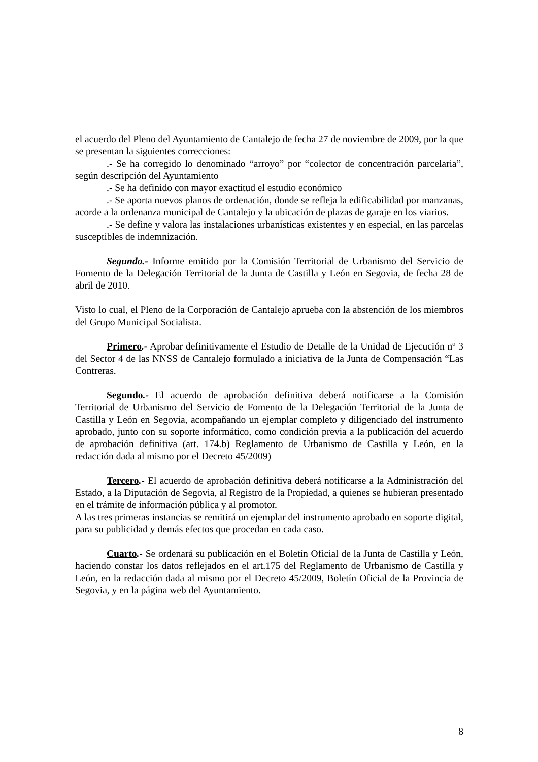el acuerdo del Pleno del Ayuntamiento de Cantalejo de fecha 27 de noviembre de 2009, por la que se presentan la siguientes correcciones:
.- Se ha corregido lo denominado “arroyo” por “colector de concentración parcelaria”, según descripción del Ayuntamiento
.- Se ha definido con mayor exactitud el estudio económico
.- Se aporta nuevos planos de ordenación, donde se refleja la edificabilidad por manzanas, acorde a la ordenanza municipal de Cantalejo y la ubicación de plazas de garaje en los viarios.
.- Se define y valora las instalaciones urbanísticas existentes y en especial, en las parcelas susceptibles de indemnización.
Segundo.- Informe emitido por la Comisión Territorial de Urbanismo del Servicio de Fomento de la Delegación Territorial de la Junta de Castilla y León en Segovia, de fecha 28 de abril de 2010.
Visto lo cual, el Pleno de la Corporación de Cantalejo aprueba con la abstención de los miembros del Grupo Municipal Socialista.
Primero.- Aprobar definitivamente el Estudio de Detalle de la Unidad de Ejecución nº 3 del Sector 4 de las NNSS de Cantalejo formulado a iniciativa de la Junta de Compensación “Las Contreras.
Segundo.- El acuerdo de aprobación definitiva deberá notificarse a la Comisión Territorial de Urbanismo del Servicio de Fomento de la Delegación Territorial de la Junta de Castilla y León en Segovia, acompañando un ejemplar completo y diligenciado del instrumento aprobado, junto con su soporte informático, como condición previa a la publicación del acuerdo de aprobación definitiva (art. 174.b) Reglamento de Urbanismo de Castilla y León, en la redacción dada al mismo por el Decreto 45/2009)
Tercero.- El acuerdo de aprobación definitiva deberá notificarse a la Administración del Estado, a la Diputación de Segovia, al Registro de la Propiedad, a quienes se hubieran presentado en el trámite de información pública y al promotor.
A las tres primeras instancias se remitirá un ejemplar del instrumento aprobado en soporte digital, para su publicidad y demás efectos que procedan en cada caso.
Cuarto.- Se ordenará su publicación en el Boletín Oficial de la Junta de Castilla y León, haciendo constar los datos reflejados en el art.175 del Reglamento de Urbanismo de Castilla y León, en la redacción dada al mismo por el Decreto 45/2009, Boletín Oficial de la Provincia de Segovia, y en la página web del Ayuntamiento.
8